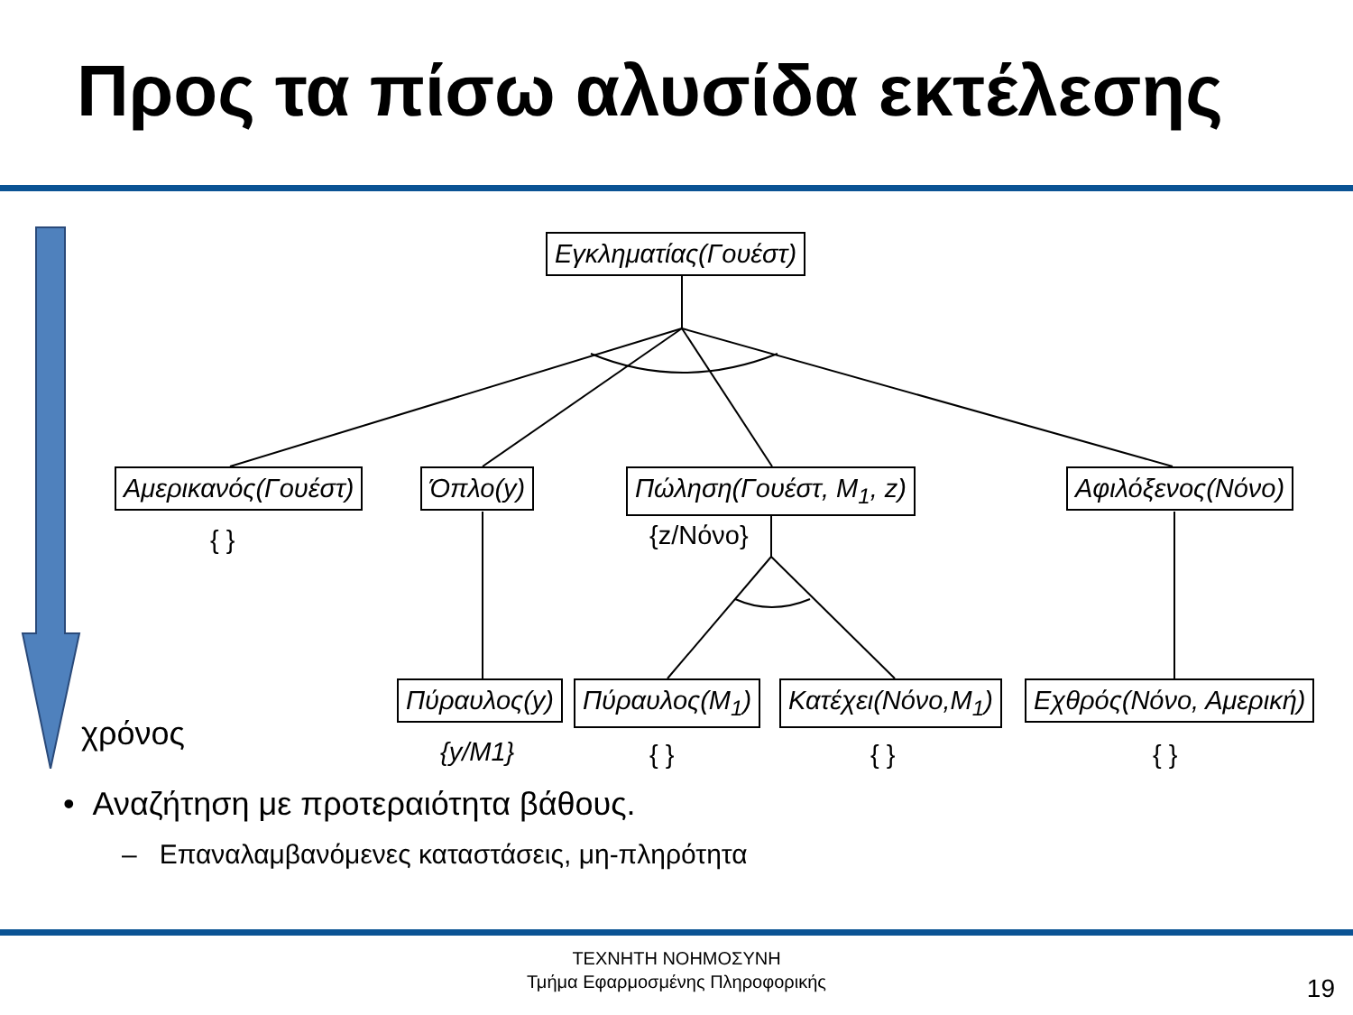Προς τα πίσω αλυσίδα εκτέλεσης
χρόνος
Εγκληματίας(Γουέστ)
Αμερικανός(Γουέστ) Όπλο(y) Πώληση(Γουέστ, M<sub>1</sub>, z) Αφιλόξενος(Νόνο)
{ } {z/Νόνο}
Πύραυλος(y) Πύραυλος(M<sub>1</sub>) Κατέχει(Νόνο,M<sub>1</sub>) Εχθρός(Νόνο, Αμερική)
{y/M1} { } { } { }
• Αναζήτηση με προτεραιότητα βάθους.
– Επαναλαμβανόμενες καταστάσεις, μη-πληρότητα
ΤΕΧΝΗΤΗ ΝΟΗΜΟΣΥΝΗ
Τμήμα Εφαρμοσμένης Πληροφορικής
19